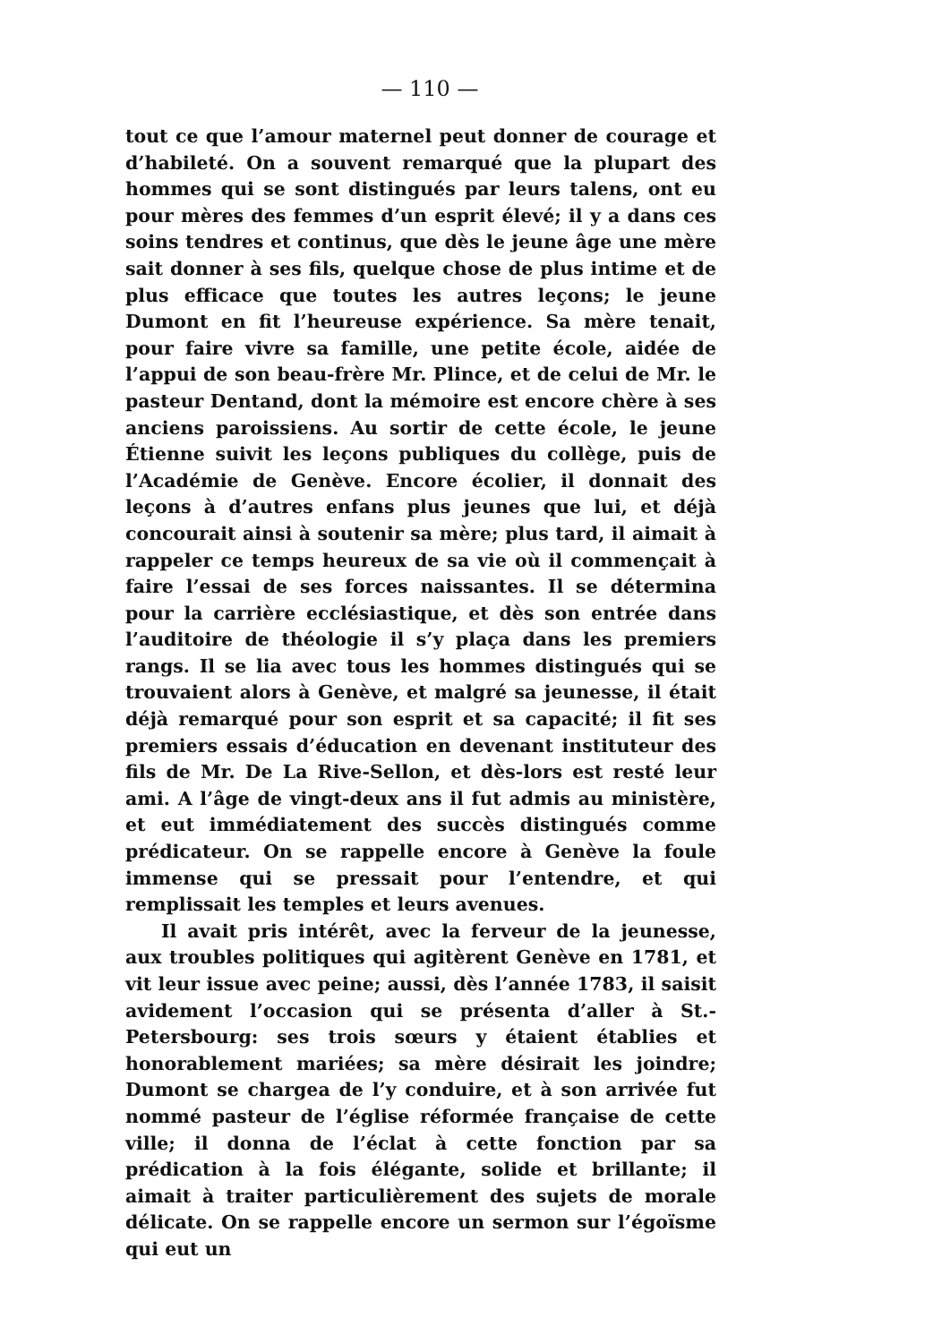— 110 —
tout ce que l’amour maternel peut donner de courage et d’habileté. On a souvent remarqué que la plupart des hommes qui se sont distingués par leurs talens, ont eu pour mères des femmes d’un esprit élevé; il y a dans ces soins tendres et continus, que dès le jeune âge une mère sait donner à ses fils, quelque chose de plus intime et de plus efficace que toutes les autres leçons; le jeune Dumont en fit l’heureuse expérience. Sa mère tenait, pour faire vivre sa famille, une petite école, aidée de l’appui de son beau-frère Mr. Plince, et de celui de Mr. le pasteur Dentand, dont la mémoire est encore chère à ses anciens paroissiens. Au sortir de cette école, le jeune Étienne suivit les leçons publiques du collège, puis de l’Académie de Genève. Encore écolier, il donnait des leçons à d’autres enfans plus jeunes que lui, et déjà concourait ainsi à soutenir sa mère; plus tard, il aimait à rappeler ce temps heureux de sa vie où il commençait à faire l’essai de ses forces naissantes. Il se détermina pour la carrière ecclésiastique, et dès son entrée dans l’auditoire de théologie il s’y plaça dans les premiers rangs. Il se lia avec tous les hommes distingués qui se trouvaient alors à Genève, et malgré sa jeunesse, il était déjà remarqué pour son esprit et sa capacité; il fit ses premiers essais d’éducation en devenant instituteur des fils de Mr. De La Rive-Sellon, et dès-lors est resté leur ami. A l’âge de vingt-deux ans il fut admis au ministère, et eut immédiatement des succès distingués comme prédicateur. On se rappelle encore à Genève la foule immense qui se pressait pour l’entendre, et qui remplissait les temples et leurs avenues.
Il avait pris intérêt, avec la ferveur de la jeunesse, aux troubles politiques qui agitèrent Genève en 1781, et vit leur issue avec peine; aussi, dès l’année 1783, il saisit avidement l’occasion qui se présenta d’aller à St.-Petersbourg: ses trois sœurs y étaient établies et honorablement mariées; sa mère désirait les joindre; Dumont se chargea de l’y conduire, et à son arrivée fut nommé pasteur de l’église réformée française de cette ville; il donna de l’éclat à cette fonction par sa prédication à la fois élégante, solide et brillante; il aimait à traiter particulièrement des sujets de morale délicate. On se rappelle encore un sermon sur l’égoïsme qui eut un